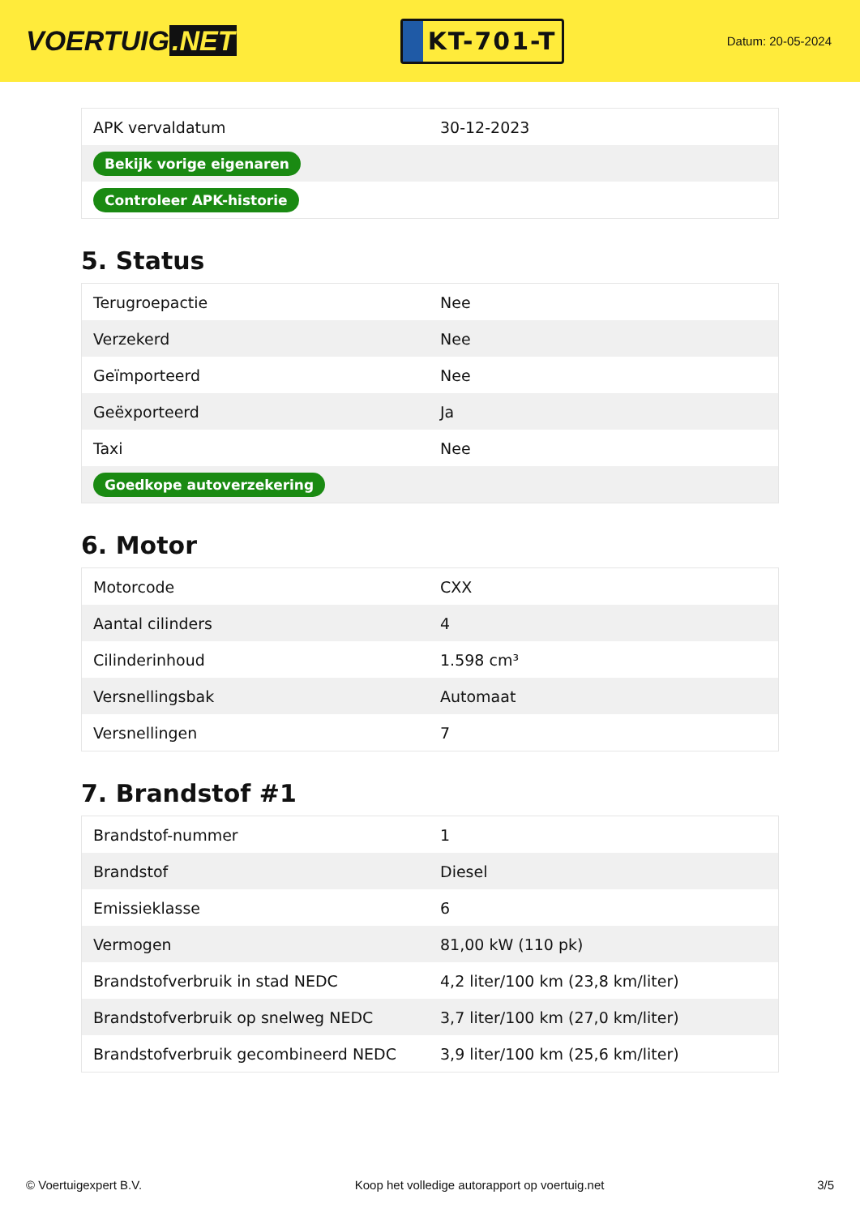VOERTUIG.NET
KT-701-T
Datum: 20-05-2024
| APK vervaldatum | 30-12-2023 |
| Bekijk vorige eigenaren | |
| Controleer APK-historie | |
5. Status
| Terugroepactie | Nee |
| Verzekerd | Nee |
| Geïmporteerd | Nee |
| Geëxporteerd | Ja |
| Taxi | Nee |
| Goedkope autoverzekering | |
6. Motor
| Motorcode | CXX |
| Aantal cilinders | 4 |
| Cilinderinhoud | 1.598 cm³ |
| Versnellingsbak | Automaat |
| Versnellingen | 7 |
7. Brandstof #1
| Brandstof-nummer | 1 |
| Brandstof | Diesel |
| Emissieklasse | 6 |
| Vermogen | 81,00 kW (110 pk) |
| Brandstofverbruik in stad NEDC | 4,2 liter/100 km (23,8 km/liter) |
| Brandstofverbruik op snelweg NEDC | 3,7 liter/100 km (27,0 km/liter) |
| Brandstofverbruik gecombineerd NEDC | 3,9 liter/100 km (25,6 km/liter) |
© Voertuigexpert B.V. Koop het volledige autorapport op voertuig.net 3/5